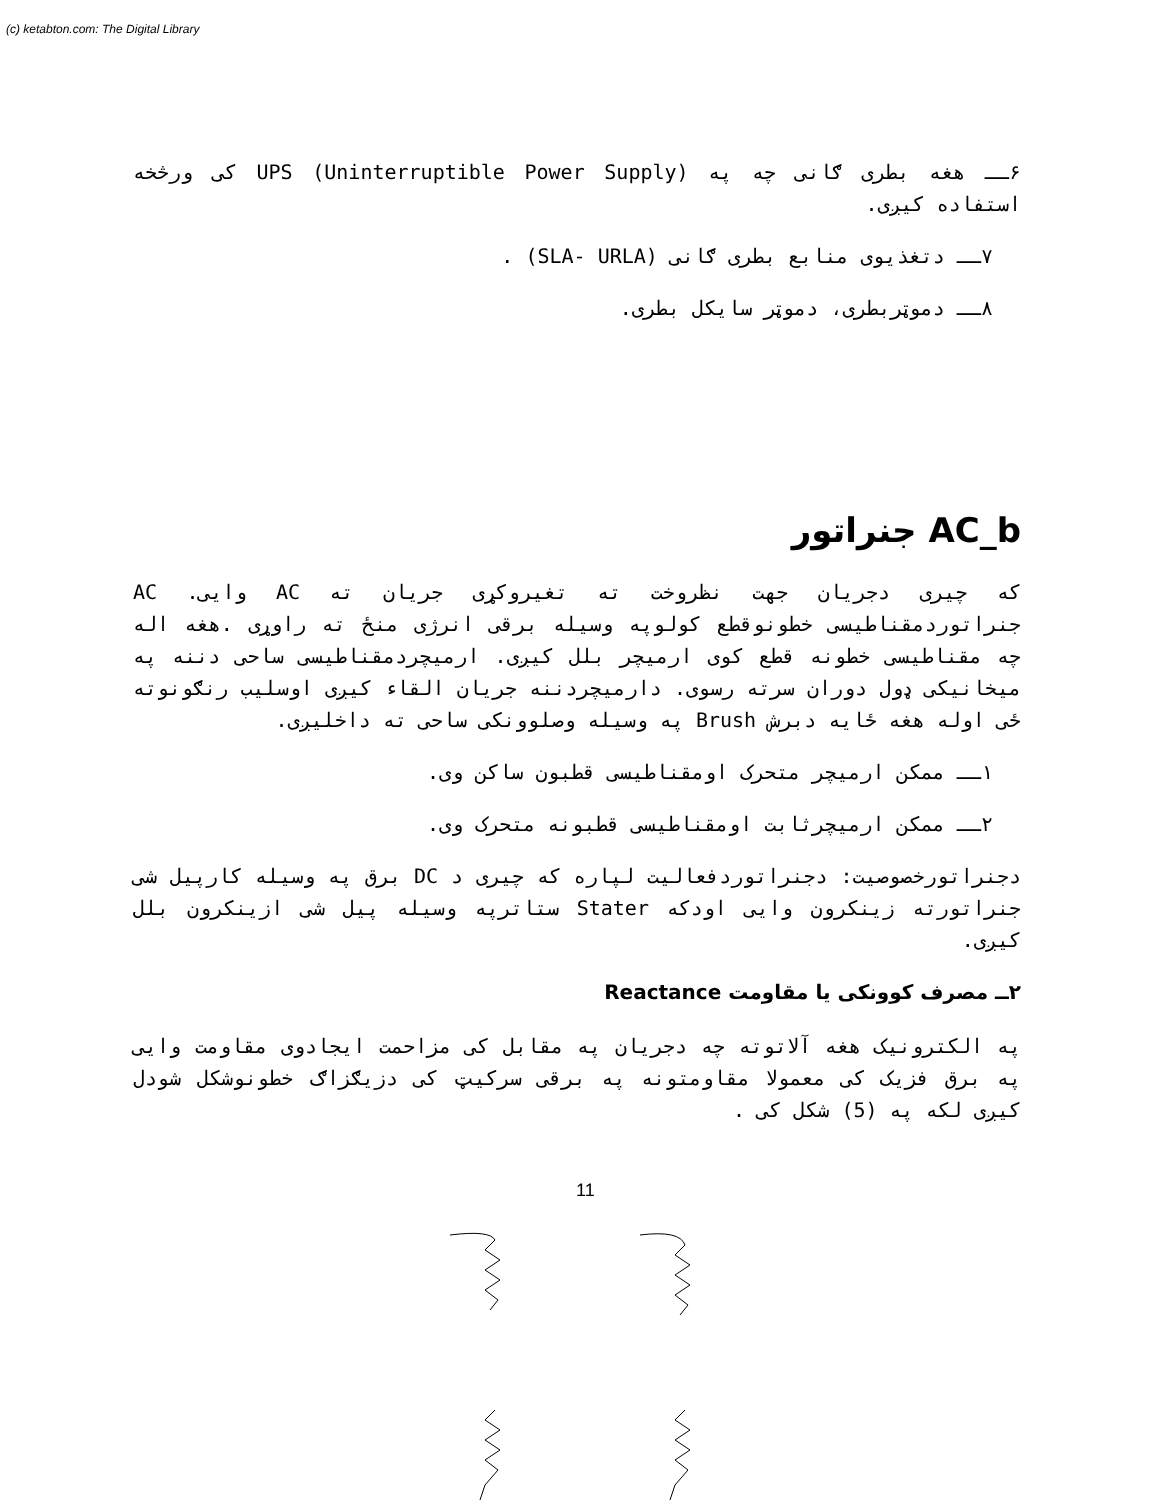(c) ketabton.com: The Digital Library
۶ــ هغه بطری ګانی چه په (Uninterruptible Power Supply) UPS کی ورڅخه استفاده کیږی.
۷ــ دتغذیوی منابع بطری ګانی (SLA- URLA) .
۸ــ دموټربطری، دموټر سایکل بطری.
AC_b جنراتور
که چیری دجریان جهت نظروخت ته تغیروکړی جریان ته AC وایی. AC جنراتوردمقناطیسی خطونوقطع کولوپه وسیله برقی انرژی منځ ته راوړی .هغه اله چه مقناطیسی خطونه قطع کوی ارمیچر بلل کیږی. ارمیچردمقناطیسی ساحی دننه په میخانیکی ډول دوران سرته رسوی. دارمیچردننه جریان القاء کیږی اوسلیب رنګونوته ځی اوله هغه ځایه دبرش Brush په وسیله وصلوونکی ساحی ته داخلیږی.
۱ــ ممکن ارمیچر متحرک اومقناطیسی قطبون ساکن وی.
۲ــ ممکن ارمیچرثابت اومقناطیسی قطبونه متحرک وی.
دجنراتورخصوصیت: دجنراتوردفعالیت لپاره که چیری د DC برق په وسیله کارپیل شی جنراتورته زینکرون وایی اودکه Stater ستاترپه وسیله پیل شی ازینکرون بلل کیږی.
۲ــ مصرف کوونکی یا مقاومت Reactance
په الکترونیک هغه آلاتوته چه دجریان په مقابل کی مزاحمت ایجادوی مقاومت وایی په برق فزیک کی معمولا مقاومتونه په برقی سرکیټ کی دزیګزاګ خطونوشکل شودل کیږی لکه په (5) شکل کی .
11